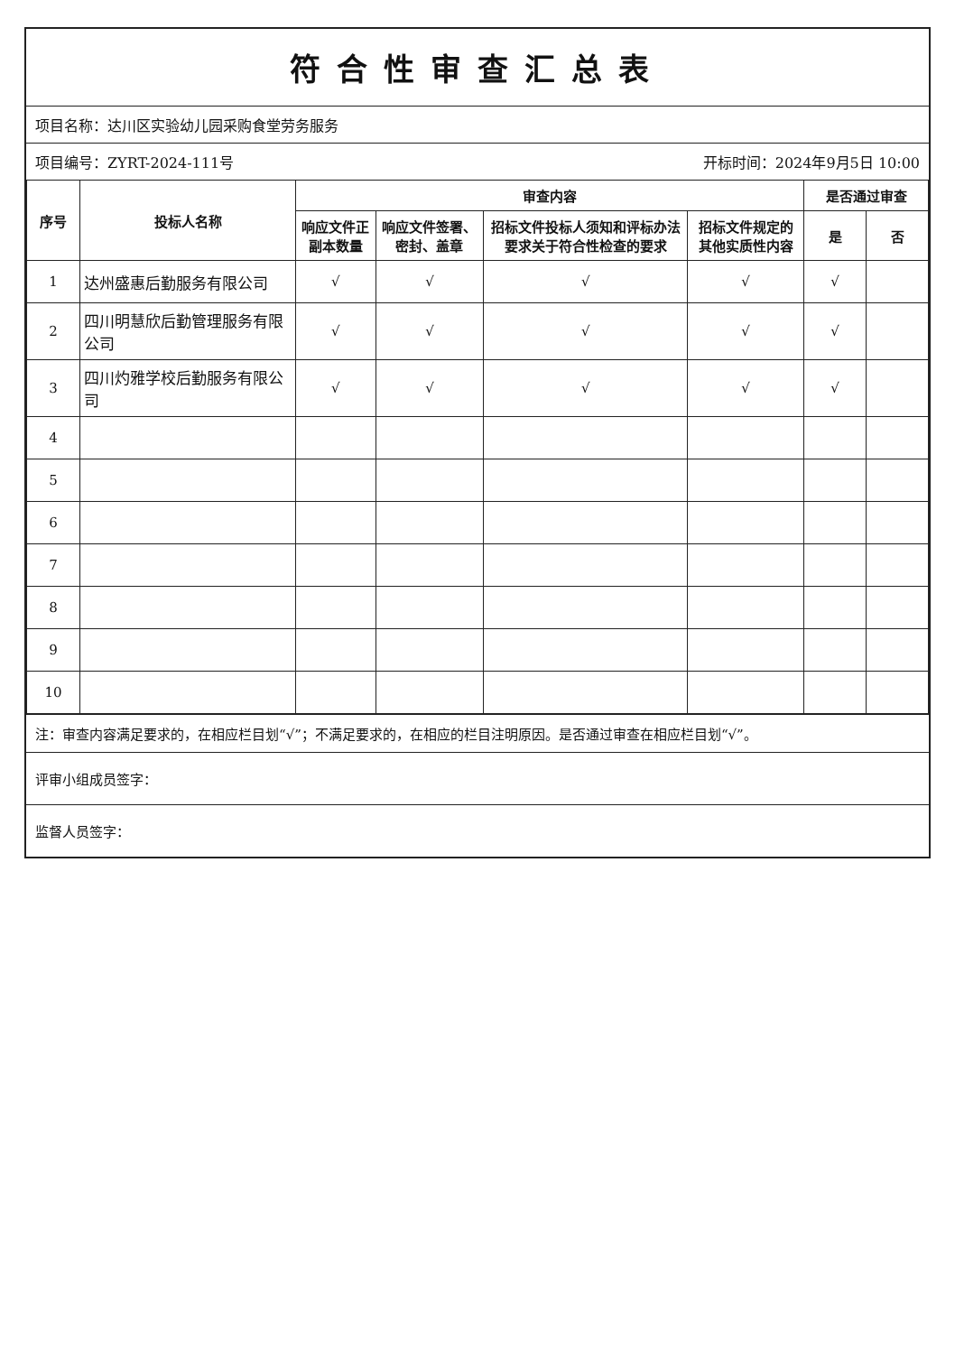符合性审查汇总表
项目名称：达川区实验幼儿园采购食堂劳务服务
项目编号：ZYRT-2024-111号 开标时间：2024年9月5日 10:00
| 序号 | 投标人名称 | 审查内容 | | | | 是否通过审查 | |
| --- | --- | --- | --- | --- | --- | --- | --- |
| | | 响应文件正副本数量 | 响应文件签署、密封、盖章 | 招标文件投标人须知和评标办法要求关于符合性检查的要求 | 招标文件规定的其他实质性内容 | 是 | 否 |
| 1 | 达州盛惠后勤服务有限公司 | √ | √ | √ | √ | √ | |
| 2 | 四川明慧欣后勤管理服务有限公司 | √ | √ | √ | √ | √ | |
| 3 | 四川灼雅学校后勤服务有限公司 | √ | √ | √ | √ | √ | |
| 4 | | | | | | | |
| 5 | | | | | | | |
| 6 | | | | | | | |
| 7 | | | | | | | |
| 8 | | | | | | | |
| 9 | | | | | | | |
| 10 | | | | | | | |
注：审查内容满足要求的，在相应栏目划“√”；不满足要求的，在相应的栏目注明原因。是否通过审查在相应栏目划“√”。
评审小组成员签字：
监督人员签字：